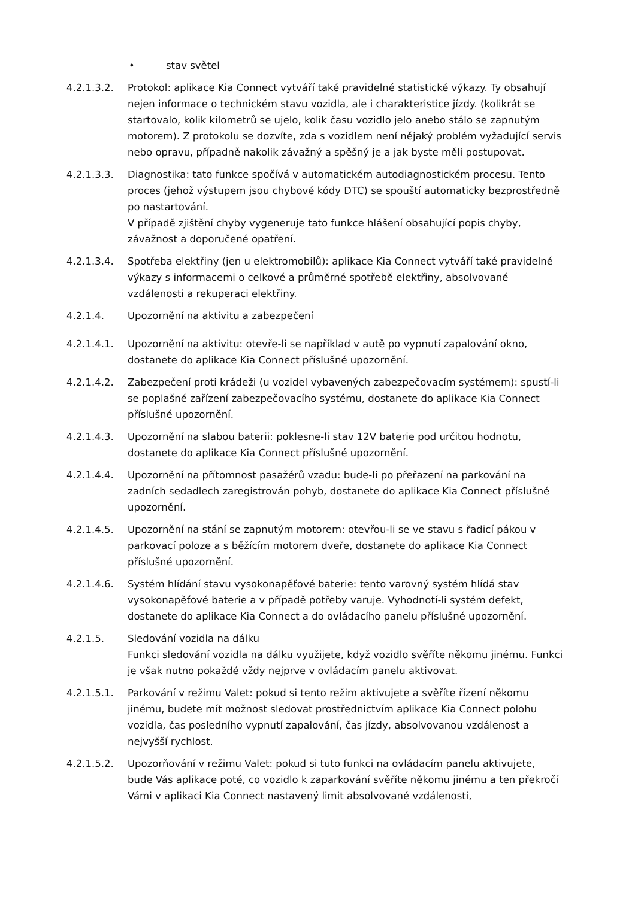• stav světel
4.2.1.3.2. Protokol: aplikace Kia Connect vytváří také pravidelné statistické výkazy. Ty obsahují nejen informace o technickém stavu vozidla, ale i charakteristice jízdy. (kolikrát se startovalo, kolik kilometrů se ujelo, kolik času vozidlo jelo anebo stálo se zapnutým motorem). Z protokolu se dozvíte, zda s vozidlem není nějaký problém vyžadující servis nebo opravu, případně nakolik závažný a spěšný je a jak byste měli postupovat.
4.2.1.3.3. Diagnostika: tato funkce spočívá v automatickém autodiagnostickém procesu. Tento proces (jehož výstupem jsou chybové kódy DTC) se spouští automaticky bezprostředně po nastartování.
V případě zjištění chyby vygeneruje tato funkce hlášení obsahující popis chyby, závažnost a doporučené opatření.
4.2.1.3.4. Spotřeba elektřiny (jen u elektromobilů): aplikace Kia Connect vytváří také pravidelné výkazy s informacemi o celkové a průměrné spotřebě elektřiny, absolvované vzdálenosti a rekuperaci elektřiny.
4.2.1.4. Upozornění na aktivitu a zabezpečení
4.2.1.4.1. Upozornění na aktivitu: otevře-li se například v autě po vypnutí zapalování okno, dostanete do aplikace Kia Connect příslušné upozornění.
4.2.1.4.2. Zabezpečení proti krádeži (u vozidel vybavených zabezpečovacím systémem): spustí-li se poplašné zařízení zabezpečovacího systému, dostanete do aplikace Kia Connect příslušné upozornění.
4.2.1.4.3. Upozornění na slabou baterii: poklesne-li stav 12V baterie pod určitou hodnotu, dostanete do aplikace Kia Connect příslušné upozornění.
4.2.1.4.4. Upozornění na přítomnost pasažérů vzadu: bude-li po přeřazení na parkování na zadních sedadlech zaregistrován pohyb, dostanete do aplikace Kia Connect příslušné upozornění.
4.2.1.4.5. Upozornění na stání se zapnutým motorem: otevřou-li se ve stavu s řadicí pákou v parkovací poloze a s běžícím motorem dveře, dostanete do aplikace Kia Connect příslušné upozornění.
4.2.1.4.6. Systém hlídání stavu vysokonapěťové baterie: tento varovný systém hlídá stav vysokonapěťové baterie a v případě potřeby varuje. Vyhodnotí-li systém defekt, dostanete do aplikace Kia Connect a do ovládacího panelu příslušné upozornění.
4.2.1.5. Sledování vozidla na dálku
Funkci sledování vozidla na dálku využijete, když vozidlo svěříte někomu jinému. Funkci je však nutno pokaždé vždy nejprve v ovládacím panelu aktivovat.
4.2.1.5.1. Parkování v režimu Valet: pokud si tento režim aktivujete a svěříte řízení někomu jinému, budete mít možnost sledovat prostřednictvím aplikace Kia Connect polohu vozidla, čas posledního vypnutí zapalování, čas jízdy, absolvovanou vzdálenost a nejvyšší rychlost.
4.2.1.5.2. Upozorňování v režimu Valet: pokud si tuto funkci na ovládacím panelu aktivujete, bude Vás aplikace poté, co vozidlo k zaparkování svěříte někomu jinému a ten překročí Vámi v aplikaci Kia Connect nastavený limit absolvované vzdálenosti,